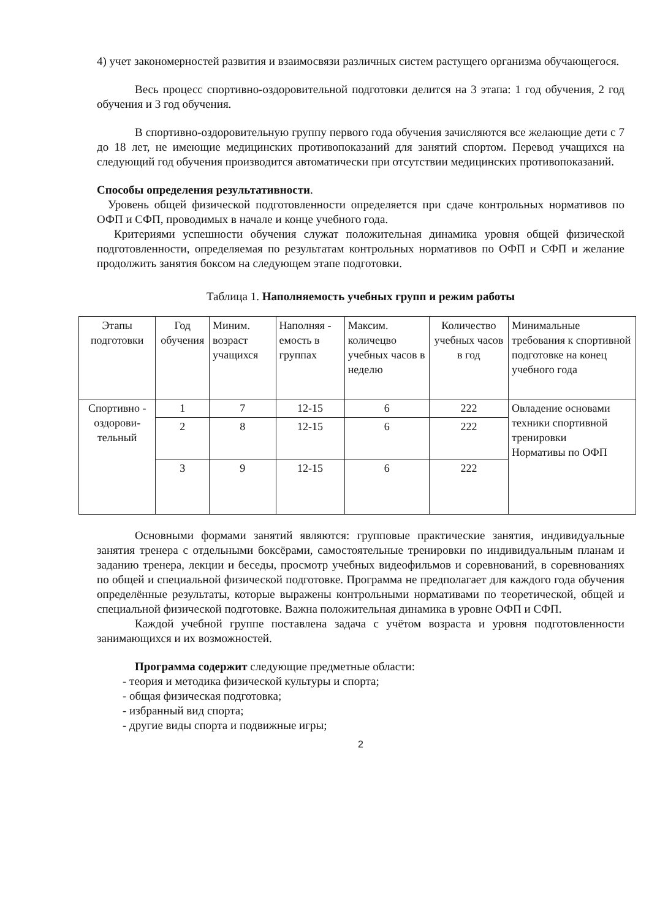4) учет закономерностей развития и взаимосвязи различных систем растущего организма обучающегося.
Весь процесс спортивно-оздоровительной подготовки делится на 3 этапа: 1 год обучения, 2 год обучения и 3 год обучения.
В спортивно-оздоровительную группу первого года обучения зачисляются все желающие дети с 7 до 18 лет, не имеющие медицинских противопоказаний для занятий спортом. Перевод учащихся на следующий год обучения производится автоматически при отсутствии медицинских противопоказаний.
Способы определения результативности.
Уровень общей физической подготовленности определяется при сдаче контрольных нормативов по ОФП и СФП, проводимых в начале и конце учебного года.
Критериями успешности обучения служат положительная динамика уровня общей физической подготовленности, определяемая по результатам контрольных нормативов по ОФП и СФП и желание продолжить занятия боксом на следующем этапе подготовки.
Таблица 1. Наполняемость учебных групп и режим работы
| Этапы подготовки | Год обучения | Миним. возраст учащихся | Наполняя - емость в группах | Максим. количецво учебных часов в неделю | Количество учебных часов в год | Минимальные требования к спортивной подготовке на конец учебного года |
| --- | --- | --- | --- | --- | --- | --- |
| Спортивно - оздорови-тельный | 1 | 7 | 12-15 | 6 | 222 | Овладение основами техники спортивной тренировки Нормативы по ОФП |
| | 2 | 8 | 12-15 | 6 | 222 | |
| | 3 | 9 | 12-15 | 6 | 222 | |
Основными формами занятий являются: групповые практические занятия, индивидуальные занятия тренера с отдельными боксёрами, самостоятельные тренировки по индивидуальным планам и заданию тренера, лекции и беседы, просмотр учебных видеофильмов и соревнований, в соревнованиях по общей и специальной физической подготовке. Программа не предполагает для каждого года обучения определённые результаты, которые выражены контрольными нормативами по теоретической, общей и специальной физической подготовке. Важна положительная динамика в уровне ОФП и СФП.
Каждой учебной группе поставлена задача с учётом возраста и уровня подготовленности занимающихся и их возможностей.
Программа содержит следующие предметные области:
- теория и методика физической культуры и спорта;
- общая физическая подготовка;
- избранный вид спорта;
- другие виды спорта и подвижные игры;
2